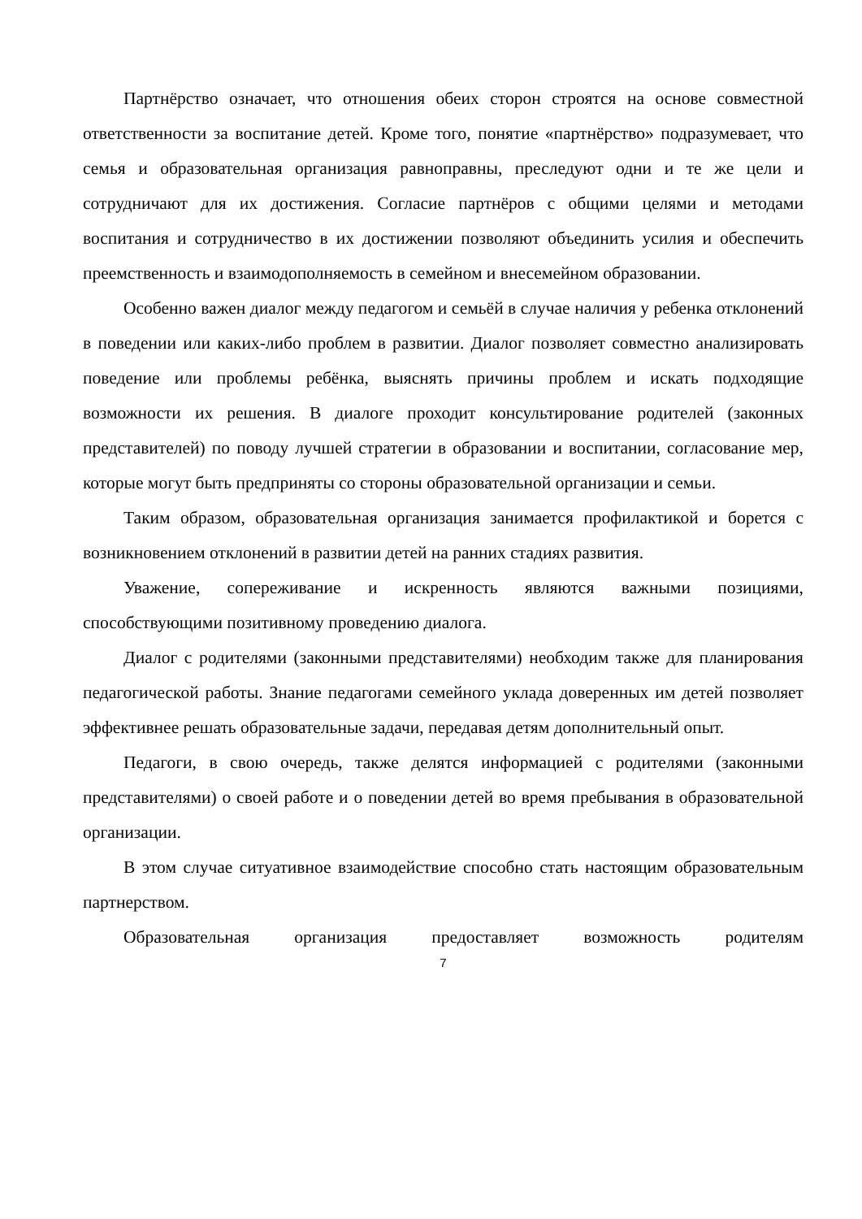Партнёрство означает, что отношения обеих сторон строятся на основе совместной ответственности за воспитание детей. Кроме того, понятие «партнёрство» подразумевает, что семья и образовательная организация равноправны, преследуют одни и те же цели и сотрудничают для их достижения. Согласие партнёров с общими целями и методами воспитания и сотрудничество в их достижении позволяют объединить усилия и обеспечить преемственность и взаимодополняемость в семейном и внесемейном образовании.
Особенно важен диалог между педагогом и семьёй в случае наличия у ребенка отклонений в поведении или каких-либо проблем в развитии. Диалог позволяет совместно анализировать поведение или проблемы ребёнка, выяснять причины проблем и искать подходящие возможности их решения. В диалоге проходит консультирование родителей (законных представителей) по поводу лучшей стратегии в образовании и воспитании, согласование мер, которые могут быть предприняты со стороны образовательной организации и семьи.
Таким образом, образовательная организация занимается профилактикой и борется с возникновением отклонений в развитии детей на ранних стадиях развития.
Уважение, сопереживание и искренность являются важными позициями, способствующими позитивному проведению диалога.
Диалог с родителями (законными представителями) необходим также для планирования педагогической работы. Знание педагогами семейного уклада доверенных им детей позволяет эффективнее решать образовательные задачи, передавая детям дополнительный опыт.
Педагоги, в свою очередь, также делятся информацией с родителями (законными представителями) о своей работе и о поведении детей во время пребывания в образовательной организации.
В этом случае ситуативное взаимодействие способно стать настоящим образовательным партнерством.
Образовательная организация предоставляет возможность родителям
7